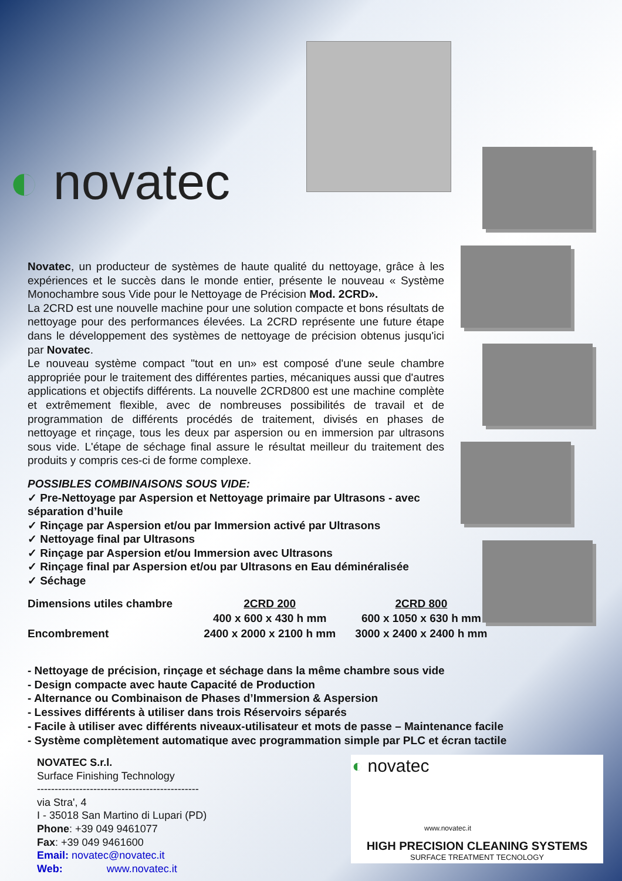◐ novatec
Novatec, un producteur de systèmes de haute qualité du nettoyage, grâce à les expériences et le succès dans le monde entier, présente le nouveau « Système Monochambre sous Vide pour le Nettoyage de Précision Mod. 2CRD».
La 2CRD est une nouvelle machine pour une solution compacte et bons résultats de nettoyage pour des performances élevées. La 2CRD représente une future étape dans le développement des systèmes de nettoyage de précision obtenus jusqu'ici par Novatec.
Le nouveau système compact "tout en un» est composé d'une seule chambre appropriée pour le traitement des différentes parties, mécaniques aussi que d'autres applications et objectifs différents. La nouvelle 2CRD800 est une machine complète et extrêmement flexible, avec de nombreuses possibilités de travail et de programmation de différents procédés de traitement, divisés en phases de nettoyage et rinçage, tous les deux par aspersion ou en immersion par ultrasons sous vide. L'étape de séchage final assure le résultat meilleur du traitement des produits y compris ces-ci de forme complexe.
POSSIBLES COMBINAISONS SOUS VIDE:
✓ Pre-Nettoyage par Aspersion et Nettoyage primaire par Ultrasons - avec séparation d’huile
✓ Rinçage par Aspersion et/ou par Immersion activé par Ultrasons
✓ Nettoyage final par Ultrasons
✓ Rinçage par Aspersion et/ou Immersion avec Ultrasons
✓ Rinçage final par Aspersion et/ou par Ultrasons en Eau déminéralisée
✓ Séchage
| Dimensions utiles chambre | 2CRD 200 | 2CRD 800 |
| | 400 x 600 x 430 h mm | 600 x 1050 x 630 h mm |
| Encombrement | 2400 x 2000 x 2100 h mm | 3000 x 2400 x 2400 h mm |
- Nettoyage de précision, rinçage et séchage dans la même chambre sous vide
- Design compacte avec haute Capacité de Production
- Alternance ou Combinaison de Phases d’Immersion & Aspersion
- Lessives différents à utiliser dans trois Réservoirs séparés
- Facile à utiliser avec différents niveaux-utilisateur et mots de passe – Maintenance facile
- Système complètement automatique avec programmation simple par PLC et écran tactile
NOVATEC S.r.l.
Surface Finishing Technology
----------------------------------------------
via Stra', 4
I - 35018 San Martino di Lupari (PD)
Phone: +39 049 9461077
Fax: +39 049 9461600
Email: novatec@novatec.it
Web: www.novatec.it
◐ novatec
www.novatec.it
HIGH PRECISION CLEANING SYSTEMS
SURFACE TREATMENT TECNOLOGY